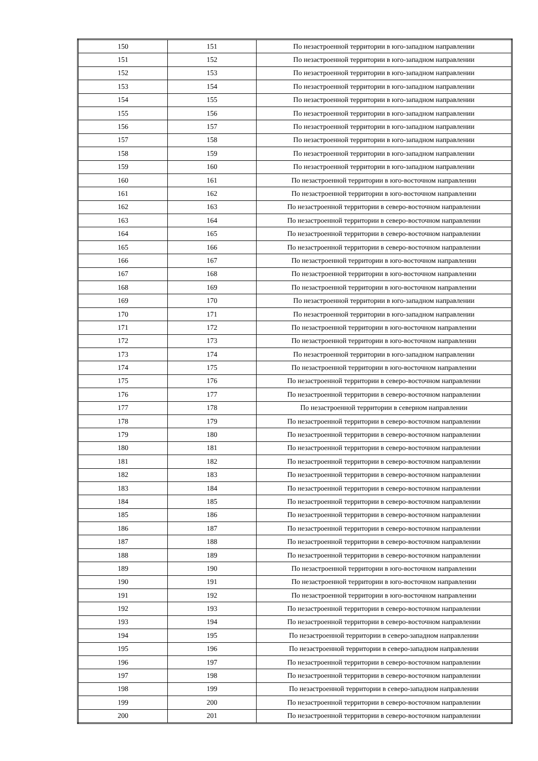| 150 | 151 | По незастроенной территории в юго-западном направлении |
| 151 | 152 | По незастроенной территории в юго-западном направлении |
| 152 | 153 | По незастроенной территории в юго-западном направлении |
| 153 | 154 | По незастроенной территории в юго-западном направлении |
| 154 | 155 | По незастроенной территории в юго-западном направлении |
| 155 | 156 | По незастроенной территории в юго-западном направлении |
| 156 | 157 | По незастроенной территории в юго-западном направлении |
| 157 | 158 | По незастроенной территории в юго-западном направлении |
| 158 | 159 | По незастроенной территории в юго-западном направлении |
| 159 | 160 | По незастроенной территории в юго-западном направлении |
| 160 | 161 | По незастроенной территории в юго-восточном направлении |
| 161 | 162 | По незастроенной территории в юго-восточном направлении |
| 162 | 163 | По незастроенной территории в северо-восточном направлении |
| 163 | 164 | По незастроенной территории в северо-восточном направлении |
| 164 | 165 | По незастроенной территории в северо-восточном направлении |
| 165 | 166 | По незастроенной территории в северо-восточном направлении |
| 166 | 167 | По незастроенной территории в юго-восточном направлении |
| 167 | 168 | По незастроенной территории в юго-восточном направлении |
| 168 | 169 | По незастроенной территории в юго-восточном направлении |
| 169 | 170 | По незастроенной территории в юго-западном направлении |
| 170 | 171 | По незастроенной территории в юго-западном направлении |
| 171 | 172 | По незастроенной территории в юго-восточном направлении |
| 172 | 173 | По незастроенной территории в юго-восточном направлении |
| 173 | 174 | По незастроенной территории в юго-западном направлении |
| 174 | 175 | По незастроенной территории в юго-восточном направлении |
| 175 | 176 | По незастроенной территории в северо-восточном направлении |
| 176 | 177 | По незастроенной территории в северо-восточном направлении |
| 177 | 178 | По незастроенной территории в северном направлении |
| 178 | 179 | По незастроенной территории в северо-восточном направлении |
| 179 | 180 | По незастроенной территории в северо-восточном направлении |
| 180 | 181 | По незастроенной территории в северо-восточном направлении |
| 181 | 182 | По незастроенной территории в северо-восточном направлении |
| 182 | 183 | По незастроенной территории в северо-восточном направлении |
| 183 | 184 | По незастроенной территории в северо-восточном направлении |
| 184 | 185 | По незастроенной территории в северо-восточном направлении |
| 185 | 186 | По незастроенной территории в северо-восточном направлении |
| 186 | 187 | По незастроенной территории в северо-восточном направлении |
| 187 | 188 | По незастроенной территории в северо-восточном направлении |
| 188 | 189 | По незастроенной территории в северо-восточном направлении |
| 189 | 190 | По незастроенной территории в юго-восточном направлении |
| 190 | 191 | По незастроенной территории в юго-восточном направлении |
| 191 | 192 | По незастроенной территории в юго-восточном направлении |
| 192 | 193 | По незастроенной территории в северо-восточном направлении |
| 193 | 194 | По незастроенной территории в северо-восточном направлении |
| 194 | 195 | По незастроенной территории в северо-западном направлении |
| 195 | 196 | По незастроенной территории в северо-западном направлении |
| 196 | 197 | По незастроенной территории в северо-восточном направлении |
| 197 | 198 | По незастроенной территории в северо-восточном направлении |
| 198 | 199 | По незастроенной территории в северо-западном направлении |
| 199 | 200 | По незастроенной территории в северо-восточном направлении |
| 200 | 201 | По незастроенной территории в северо-восточном направлении |